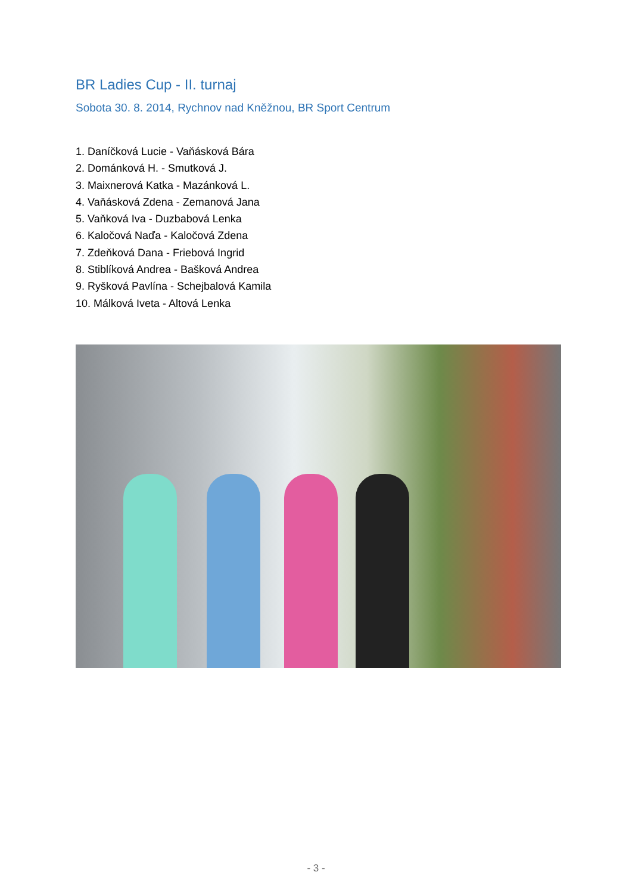BR Ladies Cup - II. turnaj
Sobota 30. 8. 2014, Rychnov nad Kněžnou, BR Sport Centrum
1. Daníčková Lucie - Vaňásková Bára
2. Dománková H. - Smutková J.
3. Maixnerová Katka - Mazánková L.
4. Vaňásková Zdena - Zemanová Jana
5. Vaňková Iva - Duzbabová Lenka
6. Kaločová Naďa - Kaločová Zdena
7. Zdeňková Dana - Friebová Ingrid
8. Stiblíková Andrea - Bašková Andrea
9. Ryšková Pavlína - Schejbalová Kamila
10. Málková Iveta - Altová Lenka
- 3 -